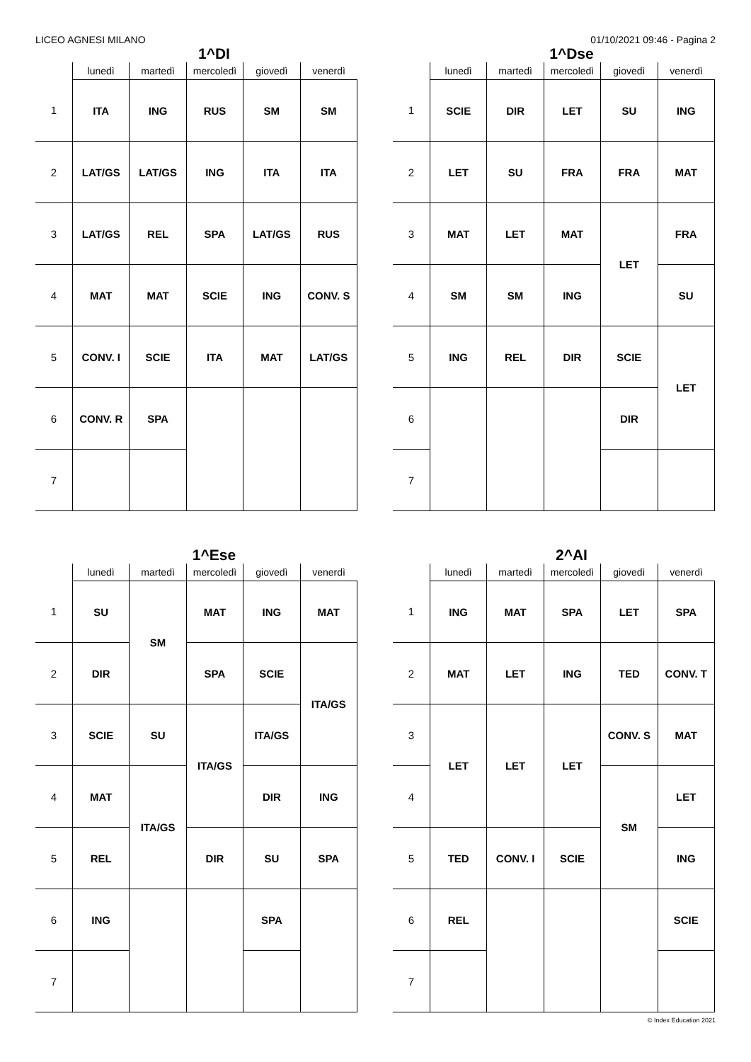LICEO AGNESI MILANO 01/10/2021 09:46 - Pagina 2
1^DI
| | lunedì | martedì | mercoledì | giovedì | venerdì |
| --- | --- | --- | --- | --- | --- |
| 1 | ITA | ING | RUS | SM | SM |
| 2 | LAT/GS | LAT/GS | ING | ITA | ITA |
| 3 | LAT/GS | REL | SPA | LAT/GS | RUS |
| 4 | MAT | MAT | SCIE | ING | CONV. S |
| 5 | CONV. I | SCIE | ITA | MAT | LAT/GS |
| 6 | CONV. R | SPA | | | |
| 7 | | | | | |
1^Dse
| | lunedì | martedì | mercoledì | giovedì | venerdì |
| --- | --- | --- | --- | --- | --- |
| 1 | SCIE | DIR | LET | SU | ING |
| 2 | LET | SU | FRA | FRA | MAT |
| 3 | MAT | LET | MAT | LET | FRA |
| 4 | SM | SM | ING | | SU |
| 5 | ING | REL | DIR | SCIE | LET |
| 6 | | | | DIR | |
| 7 | | | | | |
1^Ese
| | lunedì | martedì | mercoledì | giovedì | venerdì |
| --- | --- | --- | --- | --- | --- |
| 1 | SU | SM | MAT | ING | MAT |
| 2 | DIR | | SPA | SCIE | ITA/GS |
| 3 | SCIE | SU | ITA/GS | ITA/GS | |
| 4 | MAT | ITA/GS | | DIR | ING |
| 5 | REL | | DIR | SU | SPA |
| 6 | ING | | | SPA | |
| 7 | | | | | |
2^AI
| | lunedì | martedì | mercoledì | giovedì | venerdì |
| --- | --- | --- | --- | --- | --- |
| 1 | ING | MAT | SPA | LET | SPA |
| 2 | MAT | LET | ING | TED | CONV. T |
| 3 | LET | LET | LET | CONV. S | MAT |
| 4 | | | | SM | LET |
| 5 | TED | CONV. I | SCIE | | ING |
| 6 | REL | | | | SCIE |
| 7 | | | | | |
© Index Education 2021